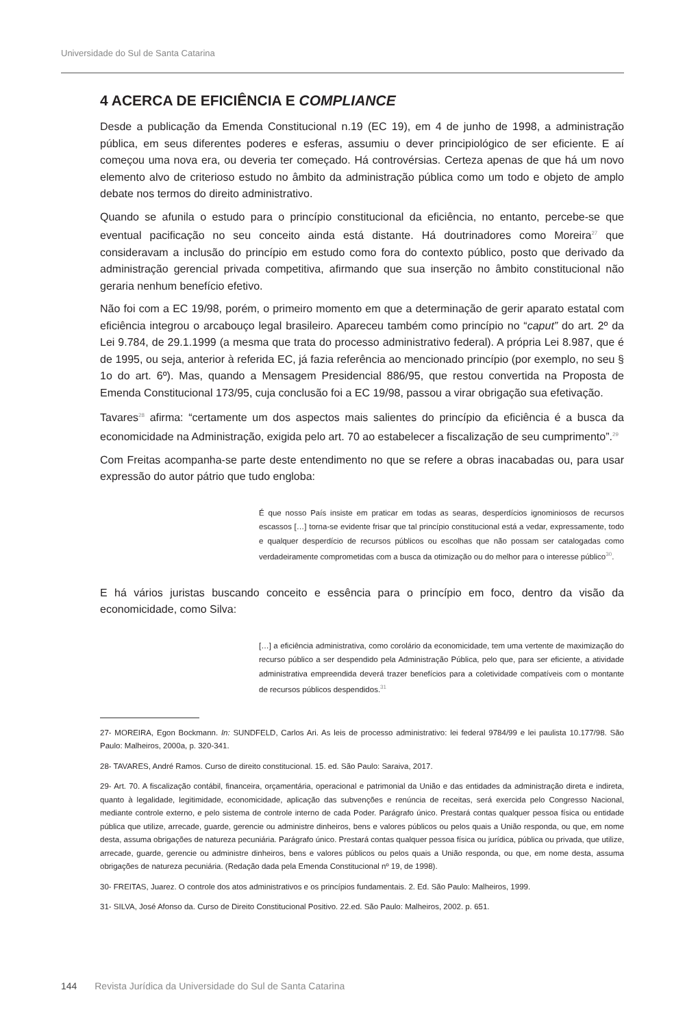Universidade do Sul de Santa Catarina
4 ACERCA DE EFICIÊNCIA E COMPLIANCE
Desde a publicação da Emenda Constitucional n.19 (EC 19), em 4 de junho de 1998, a administração pública, em seus diferentes poderes e esferas, assumiu o dever principiológico de ser eficiente. E aí começou uma nova era, ou deveria ter começado. Há controvérsias. Certeza apenas de que há um novo elemento alvo de criterioso estudo no âmbito da administração pública como um todo e objeto de amplo debate nos termos do direito administrativo.
Quando se afunila o estudo para o princípio constitucional da eficiência, no entanto, percebe-se que eventual pacificação no seu conceito ainda está distante. Há doutrinadores como Moreira<sup>27</sup> que consideravam a inclusão do princípio em estudo como fora do contexto público, posto que derivado da administração gerencial privada competitiva, afirmando que sua inserção no âmbito constitucional não geraria nenhum benefício efetivo.
Não foi com a EC 19/98, porém, o primeiro momento em que a determinação de gerir aparato estatal com eficiência integrou o arcabouço legal brasileiro. Apareceu também como princípio no “caput” do art. 2º da Lei 9.784, de 29.1.1999 (a mesma que trata do processo administrativo federal). A própria Lei 8.987, que é de 1995, ou seja, anterior à referida EC, já fazia referência ao mencionado princípio (por exemplo, no seu § 1o do art. 6º). Mas, quando a Mensagem Presidencial 886/95, que restou convertida na Proposta de Emenda Constitucional 173/95, cuja conclusão foi a EC 19/98, passou a virar obrigação sua efetivação.
Tavares<sup>28</sup> afirma: “certamente um dos aspectos mais salientes do princípio da eficiência é a busca da economicidade na Administração, exigida pelo art. 70 ao estabelecer a fiscalização de seu cumprimento”.<sup>29</sup>
Com Freitas acompanha-se parte deste entendimento no que se refere a obras inacabadas ou, para usar expressão do autor pátrio que tudo engloba:
É que nosso País insiste em praticar em todas as searas, desperdícios ignominiosos de recursos escassos […] torna-se evidente frisar que tal princípio constitucional está a vedar, expressamente, todo e qualquer desperdício de recursos públicos ou escolhas que não possam ser catalogadas como verdadeiramente comprometidas com a busca da otimização ou do melhor para o interesse público<sup>30</sup>.
E há vários juristas buscando conceito e essência para o princípio em foco, dentro da visão da economicidade, como Silva:
[…] a eficiência administrativa, como corolário da economicidade, tem uma vertente de maximização do recurso público a ser despendido pela Administração Pública, pelo que, para ser eficiente, a atividade administrativa empreendida deverá trazer benefícios para a coletividade compatíveis com o montante de recursos públicos despendidos.<sup>31</sup>
27- MOREIRA, Egon Bockmann. In: SUNDFELD, Carlos Ari. As leis de processo administrativo: lei federal 9784/99 e lei paulista 10.177/98. São Paulo: Malheiros, 2000a, p. 320-341.
28- TAVARES, André Ramos. Curso de direito constitucional. 15. ed. São Paulo: Saraiva, 2017.
29- Art. 70. A fiscalização contábil, financeira, orçamentária, operacional e patrimonial da União e das entidades da administração direta e indireta, quanto à legalidade, legitimidade, economicidade, aplicação das subvenções e renúncia de receitas, será exercida pelo Congresso Nacional, mediante controle externo, e pelo sistema de controle interno de cada Poder. Parágrafo único. Prestará contas qualquer pessoa física ou entidade pública que utilize, arrecade, guarde, gerencie ou administre dinheiros, bens e valores públicos ou pelos quais a União responda, ou que, em nome desta, assuma obrigações de natureza pecuniária. Parágrafo único. Prestará contas qualquer pessoa física ou jurídica, pública ou privada, que utilize, arrecade, guarde, gerencie ou administre dinheiros, bens e valores públicos ou pelos quais a União responda, ou que, em nome desta, assuma obrigações de natureza pecuniária. (Redação dada pela Emenda Constitucional nº 19, de 1998).
30- FREITAS, Juarez. O controle dos atos administrativos e os princípios fundamentais. 2. Ed. São Paulo: Malheiros, 1999.
31- SILVA, José Afonso da. Curso de Direito Constitucional Positivo. 22.ed. São Paulo: Malheiros, 2002. p. 651.
144 Revista Jurídica da Universidade do Sul de Santa Catarina